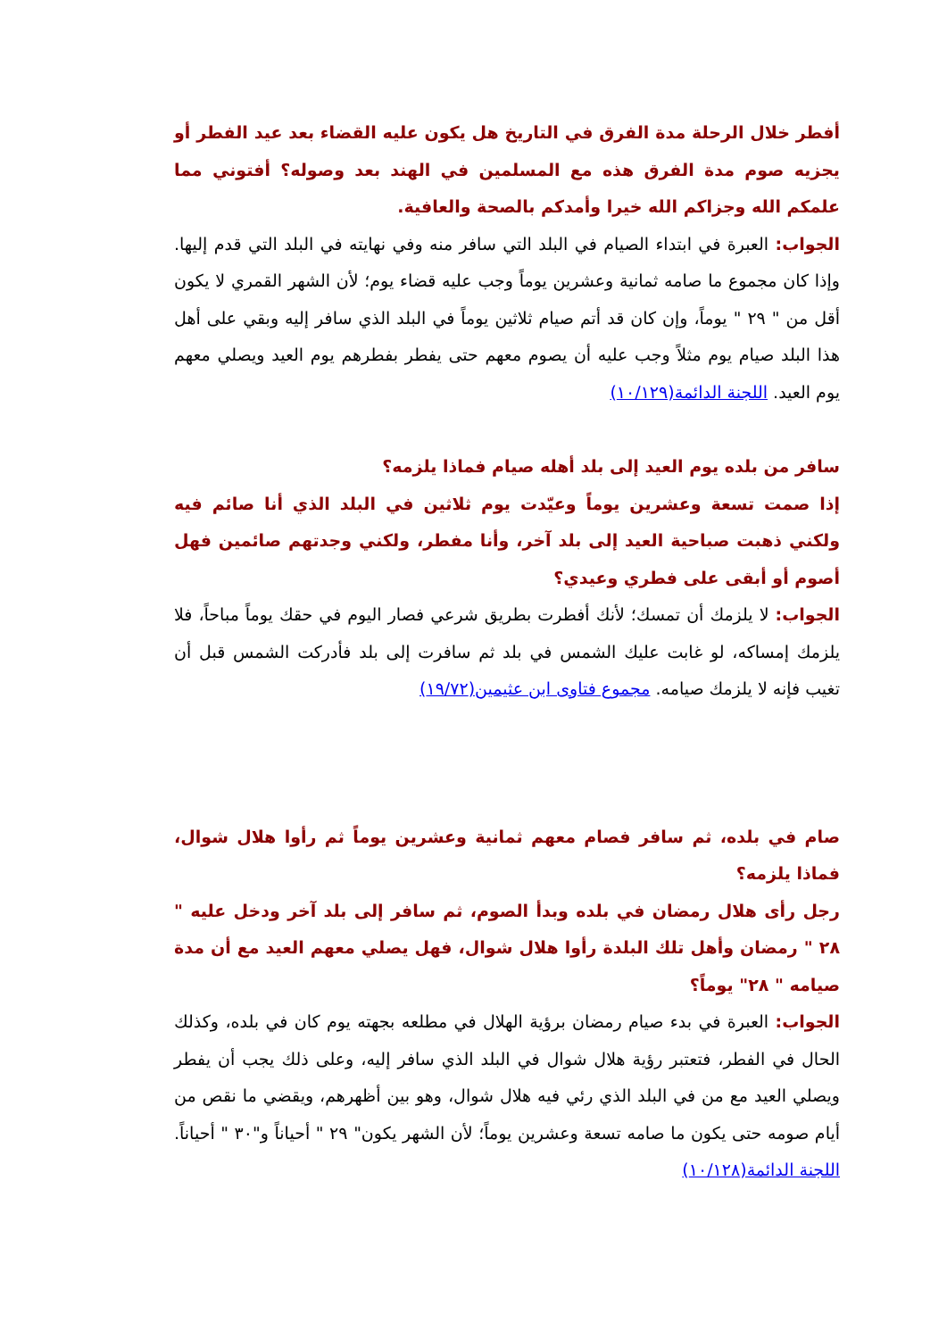أفطر خلال الرحلة مدة الفرق في التاريخ هل يكون عليه القضاء بعد عيد الفطر أو يجزيه صوم مدة الفرق هذه مع المسلمين في الهند بعد وصوله؟ أفتوني مما علمكم الله وجزاكم الله خيرا وأمدكم بالصحة والعافية.
الجواب: العبرة في ابتداء الصيام في البلد التي سافر منه وفي نهايته في البلد التي قدم إليها. وإذا كان مجموع ما صامه ثمانية وعشرين يوماً وجب عليه قضاء يوم؛ لأن الشهر القمري لا يكون أقل من " ٢٩ " يوماً، وإن كان قد أتم صيام ثلاثين يوماً في البلد الذي سافر إليه وبقي على أهل هذا البلد صيام يوم مثلاً وجب عليه أن يصوم معهم حتى يفطر بفطرهم يوم العيد ويصلي معهم يوم العيد. اللجنة الدائمة(١٠/١٢٩)
سافر من بلده يوم العيد إلى بلد أهله صيام فماذا يلزمه؟
إذا صمت تسعة وعشرين يوماً وعيّدت يوم ثلاثين في البلد الذي أنا صائم فيه ولكني ذهبت صباحية العيد إلى بلد آخر، وأنا مفطر، ولكني وجدتهم صائمين فهل أصوم أو أبقى على فطري وعيدي؟
الجواب: لا يلزمك أن تمسك؛ لأنك أفطرت بطريق شرعي فصار اليوم في حقك يوماً مباحاً، فلا يلزمك إمساكه، لو غابت عليك الشمس في بلد ثم سافرت إلى بلد فأدركت الشمس قبل أن تغيب فإنه لا يلزمك صيامه. مجموع فتاوى ابن عثيمين(١٩/٧٢)
صام في بلده، ثم سافر فصام معهم ثمانية وعشرين يوماً ثم رأوا هلال شوال، فماذا يلزمه؟
رجل رأى هلال رمضان في بلده وبدأ الصوم، ثم سافر إلى بلد آخر ودخل عليه " ٢٨ " رمضان وأهل تلك البلدة رأوا هلال شوال، فهل يصلي معهم العيد مع أن مدة صيامه " ٢٨" يوماً؟
الجواب: العبرة في بدء صيام رمضان برؤية الهلال في مطلعه بجهته يوم كان في بلده، وكذلك الحال في الفطر، فتعتبر رؤية هلال شوال في البلد الذي سافر إليه، وعلى ذلك يجب أن يفطر ويصلي العيد مع من في البلد الذي رئي فيه هلال شوال، وهو بين أظهرهم، ويقضي ما نقص من أيام صومه حتى يكون ما صامه تسعة وعشرين يوماً؛ لأن الشهر يكون" ٢٩ " أحياناً و"٣٠ " أحياناً. اللجنة الدائمة(١٠/١٢٨)